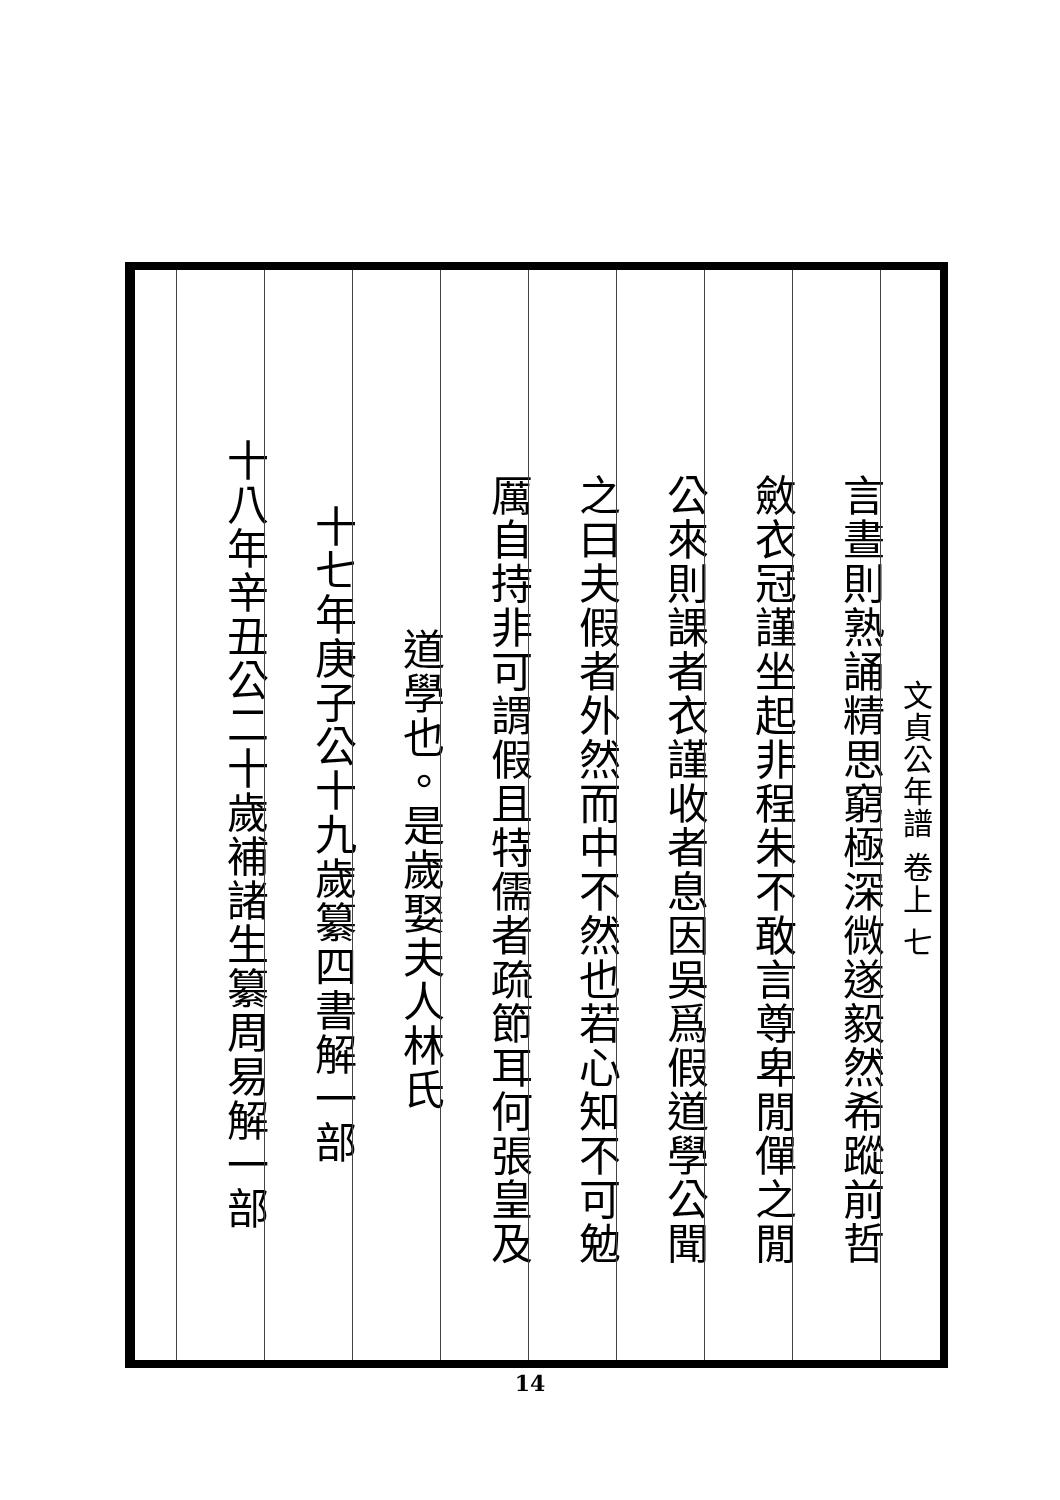文貞公年譜 卷上 七
言晝則熟誦精思窮極深微遂毅然希蹤前哲
斂衣冠謹坐起非程朱不敢言尊卑閒僤之閒
公來則課者衣謹收者息因吳爲假道學公聞
之曰夫假者外然而中不然也若心知不可勉
厲自持非可謂假且特儒者疏節耳何張皇及
道學也。是歲娶夫人林氏
十七年庚子公十九歲纂四書解一部
十八年辛丑公二十歲補諸生纂周易解一部
14